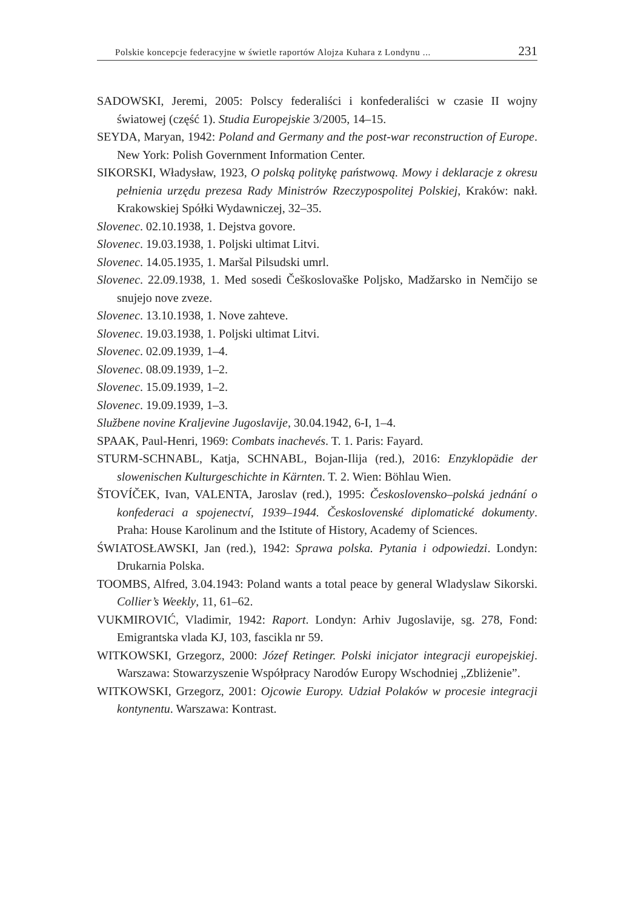Polskie koncepcje federacyjne w świetle raportów Alojza Kuhara z Londynu ... 231
SADOWSKI, Jeremi, 2005: Polscy federaliści i konfederaliści w czasie II wojny światowej (część 1). Studia Europejskie 3/2005, 14–15.
SEYDA, Maryan, 1942: Poland and Germany and the post-war reconstruction of Europe. New York: Polish Government Information Center.
SIKORSKI, Władysław, 1923, O polską politykę państwową. Mowy i deklaracje z okresu pełnienia urzędu prezesa Rady Ministrów Rzeczypospolitej Polskiej, Kraków: nakł. Krakowskiej Spółki Wydawniczej, 32–35.
Slovenec. 02.10.1938, 1. Dejstva govore.
Slovenec. 19.03.1938, 1. Poljski ultimat Litvi.
Slovenec. 14.05.1935, 1. Maršal Pilsudski umrl.
Slovenec. 22.09.1938, 1. Med sosedi Češkoslovaške Poljsko, Madžarsko in Nemčijo se snujejo nove zveze.
Slovenec. 13.10.1938, 1. Nove zahteve.
Slovenec. 19.03.1938, 1. Poljski ultimat Litvi.
Slovenec. 02.09.1939, 1–4.
Slovenec. 08.09.1939, 1–2.
Slovenec. 15.09.1939, 1–2.
Slovenec. 19.09.1939, 1–3.
Službene novine Kraljevine Jugoslavije, 30.04.1942, 6-I, 1–4.
SPAAK, Paul-Henri, 1969: Combats inachevés. T. 1. Paris: Fayard.
STURM-SCHNABL, Katja, SCHNABL, Bojan-Ilija (red.), 2016: Enzyklopädie der slowenischen Kulturgeschichte in Kärnten. T. 2. Wien: Böhlau Wien.
ŠTOVÍČEK, Ivan, VALENTA, Jaroslav (red.), 1995: Československo–polská jednání o konfederaci a spojenectví, 1939–1944. Československé diplomatické dokumenty. Praha: House Karolinum and the Istitute of History, Academy of Sciences.
ŚWIATOSŁAWSKI, Jan (red.), 1942: Sprawa polska. Pytania i odpowiedzi. Londyn: Drukarnia Polska.
TOOMBS, Alfred, 3.04.1943: Poland wants a total peace by general Wladyslaw Sikorski. Collier’s Weekly, 11, 61–62.
VUKMIROVIĆ, Vladimir, 1942: Raport. Londyn: Arhiv Jugoslavije, sg. 278, Fond: Emigrantska vlada KJ, 103, fascikla nr 59.
WITKOWSKI, Grzegorz, 2000: Józef Retinger. Polski inicjator integracji europejskiej. Warszawa: Stowarzyszenie Współpracy Narodów Europy Wschodniej „Zbliżenie”.
WITKOWSKI, Grzegorz, 2001: Ojcowie Europy. Udział Polaków w procesie integracji kontynentu. Warszawa: Kontrast.